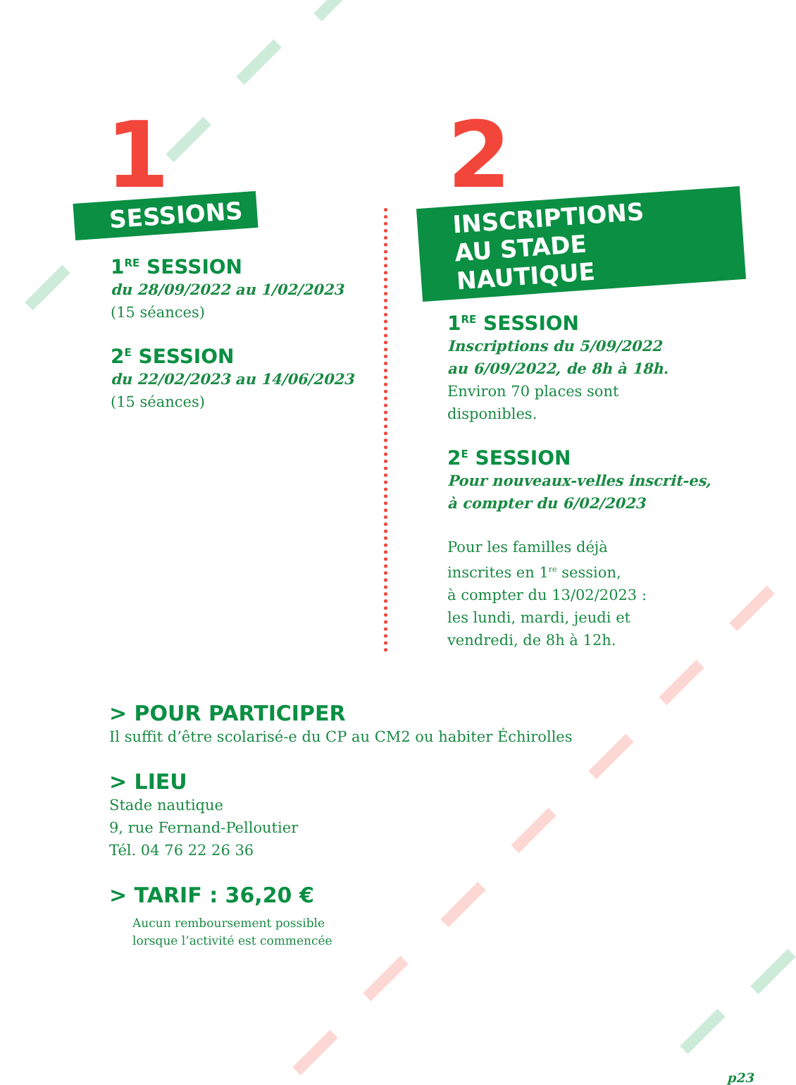1
SESSIONS
1<sup>RE</sup> SESSION
du 28/09/2022 au 1/02/2023
(15 séances)
2<sup>E</sup> SESSION
du 22/02/2023 au 14/06/2023
(15 séances)
2
INSCRIPTIONS
AU STADE NAUTIQUE
1<sup>RE</sup> SESSION
Inscriptions du 5/09/2022
au 6/09/2022, de 8h à 18h.
Environ 70 places sont
disponibles.
2<sup>E</sup> SESSION
Pour nouveaux-velles inscrit-es,
à compter du 6/02/2023
Pour les familles déjà
inscrites en 1<sup>re</sup> session,
à compter du 13/02/2023 :
les lundi, mardi, jeudi et
vendredi, de 8h à 12h.
> POUR PARTICIPER
Il suffit d’être scolarisé-e du CP au CM2 ou habiter Échirolles
> LIEU
Stade nautique
9, rue Fernand-Pelloutier
Tél. 04 76 22 26 36
> TARIF : 36,20 €
Aucun remboursement possible
lorsque l’activité est commencée
p23